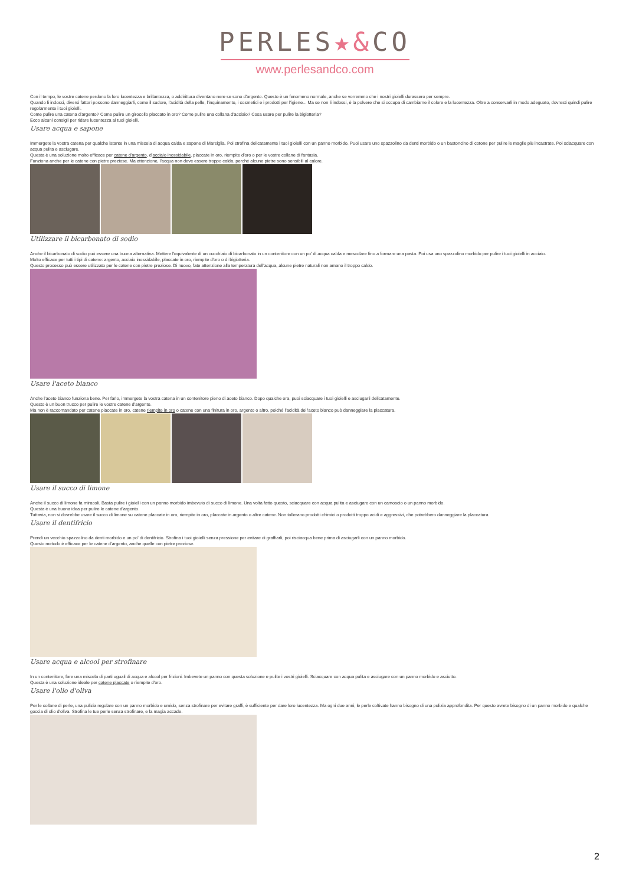PERLES★&CO
www.perlesandco.com
Con il tempo, le vostre catene perdono la loro lucentezza e brillantezza, o addirittura diventano nere se sono d'argento. Questo è un fenomeno normale, anche se vorremmo che i nostri gioielli durassero per sempre.
Quando li indossi, diversi fattori possono danneggiarli, come il sudore, l'acidità della pelle, l'inquinamento, i cosmetici e i prodotti per l'igiene... Ma se non li indossi, è la polvere che si occupa di cambiarne il colore e la lucentezza. Oltre a conservarli in modo adeguato, dovresti quindi pulire regolarmente i tuoi gioielli.
Come pulire una catena d'argento? Come pulire un girocollo placcato in oro? Come pulire una collana d'acciaio? Cosa usare per pulire la bigiotteria?
Ecco alcuni consigli per ridare lucentezza ai tuoi gioielli.
Usare acqua e sapone
Immergete la vostra catena per qualche istante in una miscela di acqua calda e sapone di Marsiglia. Poi strofina delicatamente i tuoi gioielli con un panno morbido. Puoi usare uno spazzolino da denti morbido o un bastoncino di cotone per pulire le maglie più incastrate. Poi sciacquare con acqua pulita e asciugare.
Questa è una soluzione molto efficace per catene d'argento, d'acciaio inossidabile, placcate in oro, riempite d'oro o per le vostre collane di fantasia.
Funziona anche per le catene con pietre preziose. Ma attenzione, l'acqua non deve essere troppo calda, perché alcune pietre sono sensibili al calore.
Utilizzare il bicarbonato di sodio
Anche il bicarbonato di sodio può essere una buona alternativa. Mettere l'equivalente di un cucchiaio di bicarbonato in un contenitore con un po' di acqua calda e mescolare fino a formare una pasta. Poi usa uno spazzolino morbido per pulire i tuoi gioielli in acciaio.
Molto efficace per tutti i tipi di catene: argento, acciaio inossidabile, placcate in oro, riempite d'oro o di bigiotteria.
Questo processo può essere utilizzato per le catene con pietre preziose. Di nuovo, fate attenzione alla temperatura dell'acqua, alcune pietre naturali non amano il troppo caldo.
Usare l'aceto bianco
Anche l'aceto bianco funziona bene. Per farlo, immergete la vostra catena in un contenitore pieno di aceto bianco. Dopo qualche ora, puoi sciacquare i tuoi gioielli e asciugarli delicatamente.
Questo è un buon trucco per pulire le vostre catene d'argento.
Ma non è raccomandato per catene placcate in oro, catene riempite in oro o catene con una finitura in oro, argento o altro, poiché l'acidità dell'aceto bianco può danneggiare la placcatura.
Usare il succo di limone
Anche il succo di limone fa miracoli. Basta pulire i gioielli con un panno morbido imbevuto di succo di limone. Una volta fatto questo, sciacquare con acqua pulita e asciugare con un camoscio o un panno morbido.
Questa è una buona idea per pulire le catene d'argento.
Tuttavia, non si dovrebbe usare il succo di limone su catene placcate in oro, riempite in oro, placcate in argento o altre catene. Non tollerano prodotti chimici o prodotti troppo acidi e aggressivi, che potrebbero danneggiare la placcatura.
Usare il dentifricio
Prendi un vecchio spazzolino da denti morbido e un po' di dentifricio. Strofina i tuoi gioielli senza pressione per evitare di graffiarli, poi risciacqua bene prima di asciugarli con un panno morbido.
Questo metodo è efficace per le catene d'argento, anche quelle con pietre preziose.
Usare acqua e alcool per strofinare
In un contenitore, fare una miscela di parti uguali di acqua e alcool per frizioni. Imbevete un panno con questa soluzione e pulite i vostri gioielli. Sciacquare con acqua pulita e asciugare con un panno morbido e asciutto.
Questa è una soluzione ideale per catene placcate o riempite d'oro.
Usare l'olio d'oliva
Per le collane di perle, una pulizia regolare con un panno morbido e umido, senza strofinare per evitare graffi, è sufficiente per dare loro lucentezza. Ma ogni due anni, le perle coltivate hanno bisogno di una pulizia approfondita. Per questo avrete bisogno di un panno morbido e qualche goccia di olio d'oliva. Strofina le tue perle senza strofinare, e la magia accade.
2